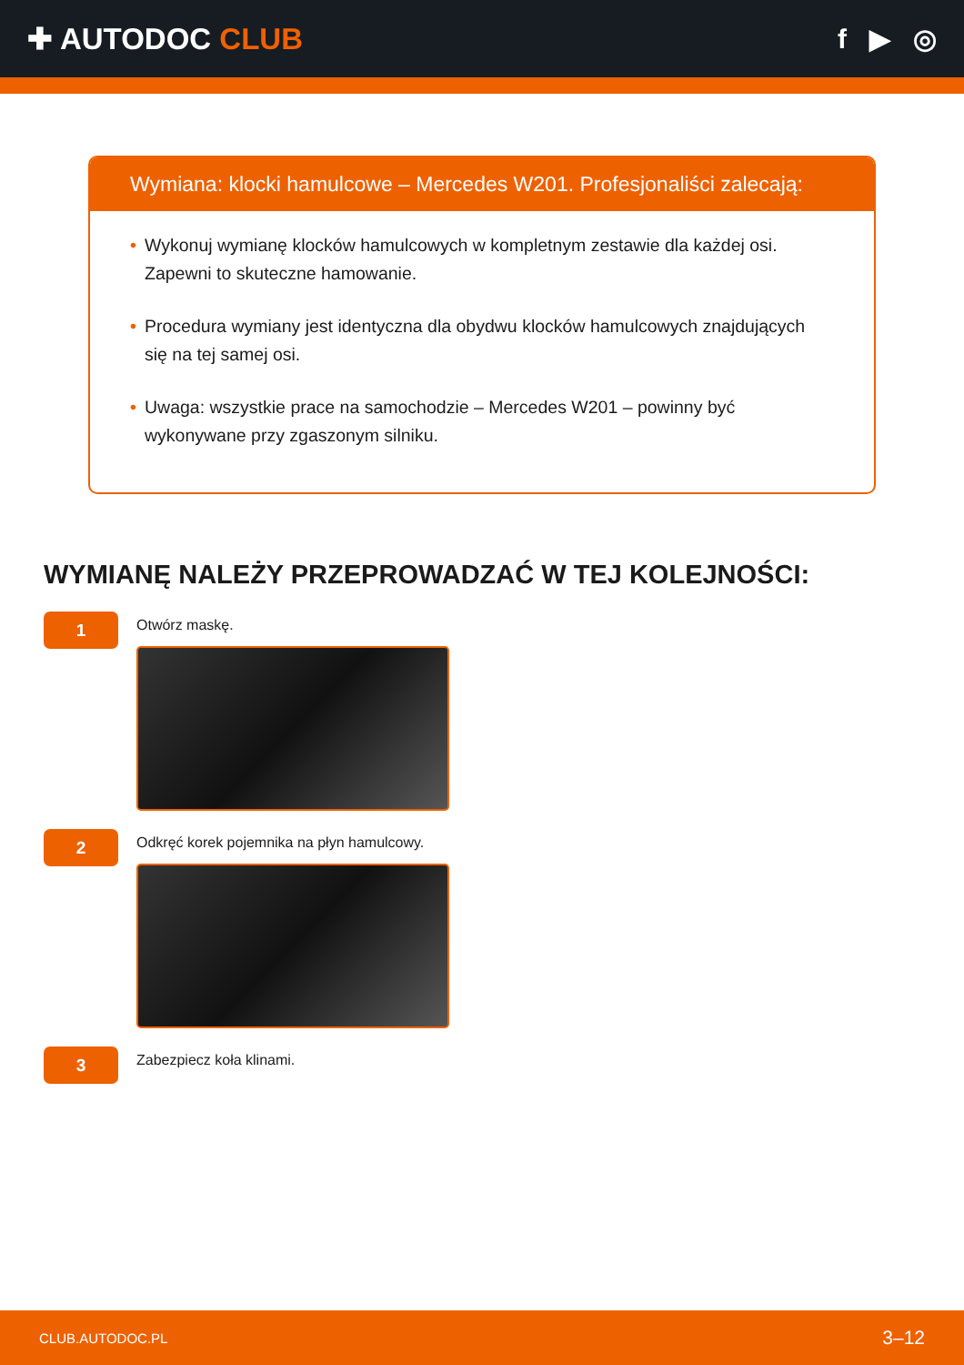✚ AUTODOC CLUB f ▶ ◎
Wymiana: klocki hamulcowe – Mercedes W201. Profesjonaliści zalecają:
• Wykonuj wymianę klocków hamulcowych w kompletnym zestawie dla każdej osi. Zapewni to skuteczne hamowanie.
• Procedura wymiany jest identyczna dla obydwu klocków hamulcowych znajdujących się na tej samej osi.
• Uwaga: wszystkie prace na samochodzie – Mercedes W201 – powinny być wykonywane przy zgaszonym silniku.
WYMIANĘ NALEŻY PRZEPROWADZAĆ W TEJ KOLEJNOŚCI:
1
Otwórz maskę.
2
Odkręć korek pojemnika na płyn hamulcowy.
3
Zabezpiecz koła klinami.
CLUB.AUTODOC.PL 3–12